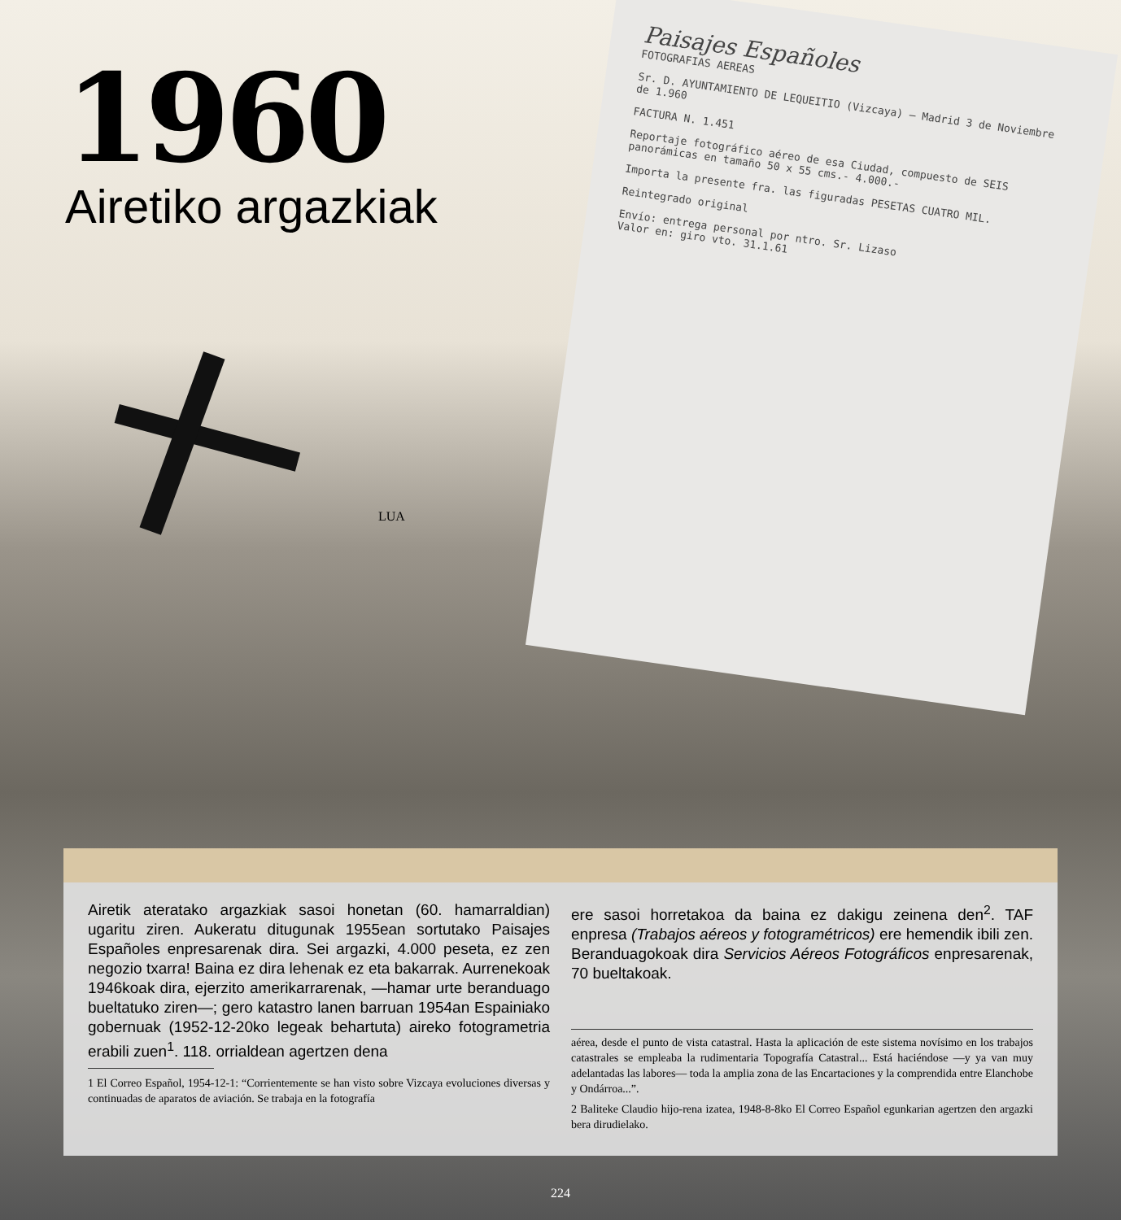1960
Airetiko argazkiak
Paisajes Españoles
FOTOGRAFIAS AEREAS
Sr. D. AYUNTAMIENTO DE LEQUEITIO (Vizcaya) — Madrid 3 de Noviembre de 1.960
FACTURA N. 1.451
Reportaje fotográfico aéreo de esa Ciudad, compuesto de SEIS panorámicas en tamaño 50 x 55 cms.- 4.000.-
Importa la presente fra. las figuradas PESETAS CUATRO MIL.
Reintegrado original
Envío: entrega personal por ntro. Sr. Lizaso
Valor en: giro vto. 31.1.61
LUA
Airetik ateratako argazkiak sasoi honetan (60. hamarraldian) ugaritu ziren. Aukeratu ditugunak 1955ean sortutako Paisajes Españoles enpresarenak dira. Sei argazki, 4.000 peseta, ez zen negozio txarra! Baina ez dira lehenak ez eta bakarrak. Aurrenekoak 1946koak dira, ejerzito amerikarrarenak, —hamar urte beranduago bueltatuko ziren—; gero katastro lanen barruan 1954an Espainiako gobernuak (1952-12-20ko legeak behartuta) aireko fotogrametria erabili zuen<sup>1</sup>. 118. orrialdean agertzen dena
1 El Correo Español, 1954-12-1: “Corrientemente se han visto sobre Vizcaya evoluciones diversas y continuadas de aparatos de aviación. Se trabaja en la fotografía
ere sasoi horretakoa da baina ez dakigu zeinena den<sup>2</sup>. TAF enpresa (Trabajos aéreos y fotogramétricos) ere hemendik ibili zen. Beranduagokoak dira Servicios Aéreos Fotográficos enpresarenak, 70 bueltakoak.
aérea, desde el punto de vista catastral. Hasta la aplicación de este sistema novísimo en los trabajos catastrales se empleaba la rudimentaria Topografía Catastral... Está haciéndose —y ya van muy adelantadas las labores— toda la amplia zona de las Encartaciones y la comprendida entre Elanchobe y Ondárroa...”.
2 Baliteke Claudio hijo-rena izatea, 1948-8-8ko El Correo Español egunkarian agertzen den argazki bera dirudielako.
224